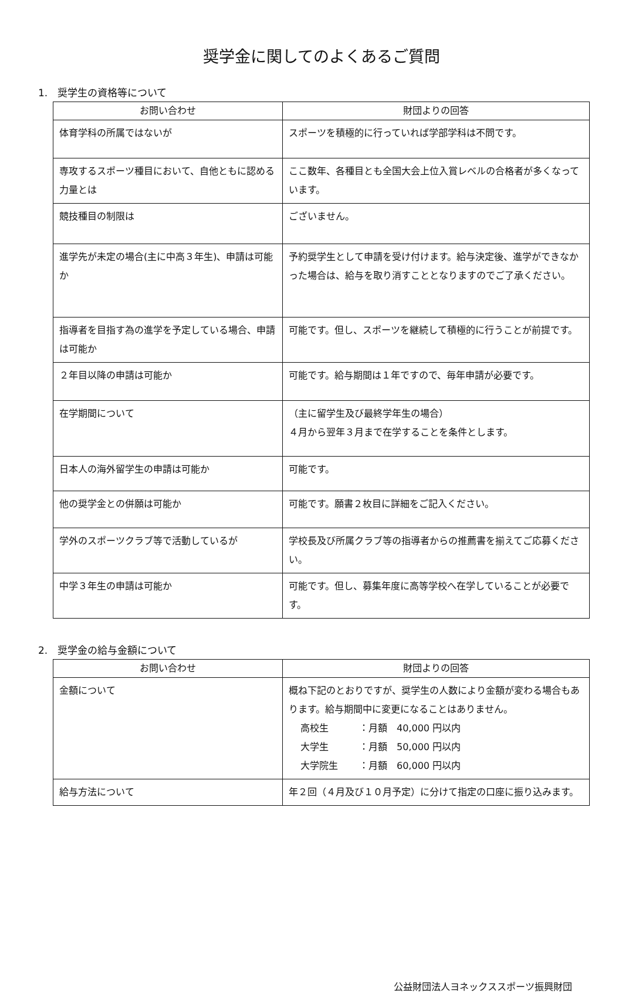奨学金に関してのよくあるご質問
1.　奨学生の資格等について
| お問い合わせ | 財団よりの回答 |
| --- | --- |
| 体育学科の所属ではないが | スポーツを積極的に行っていれば学部学科は不問です。 |
| 専攻するスポーツ種目において、自他ともに認める力量とは | ここ数年、各種目とも全国大会上位入賞レベルの合格者が多くなっています。 |
| 競技種目の制限は | ございません。 |
| 進学先が未定の場合(主に中高３年生)、申請は可能か | 予約奨学生として申請を受け付けます。給与決定後、進学ができなかった場合は、給与を取り消すこととなりますのでご了承ください。 |
| 指導者を目指す為の進学を予定している場合、申請は可能か | 可能です。但し、スポーツを継続して積極的に行うことが前提です。 |
| ２年目以降の申請は可能か | 可能です。給与期間は１年ですので、毎年申請が必要です。 |
| 在学期間について | （主に留学生及び最終学年生の場合） ４月から翌年３月まで在学することを条件とします。 |
| 日本人の海外留学生の申請は可能か | 可能です。 |
| 他の奨学金との併願は可能か | 可能です。願書２枚目に詳細をご記入ください。 |
| 学外のスポーツクラブ等で活動しているが | 学校長及び所属クラブ等の指導者からの推薦書を揃えてご応募ください。 |
| 中学３年生の申請は可能か | 可能です。但し、募集年度に高等学校へ在学していることが必要です。 |
2.　奨学金の給与金額について
| お問い合わせ | 財団よりの回答 |
| --- | --- |
| 金額について | 概ね下記のとおりですが、奨学生の人数により金額が変わる場合もあります。給与期間中に変更になることはありません。 高校生 ：月額 40,000 円以内 大学生 ：月額 50,000 円以内 大学院生 ：月額 60,000 円以内 |
| 給与方法について | 年２回（４月及び１０月予定）に分けて指定の口座に振り込みます。 |
公益財団法人ヨネックススポーツ振興財団